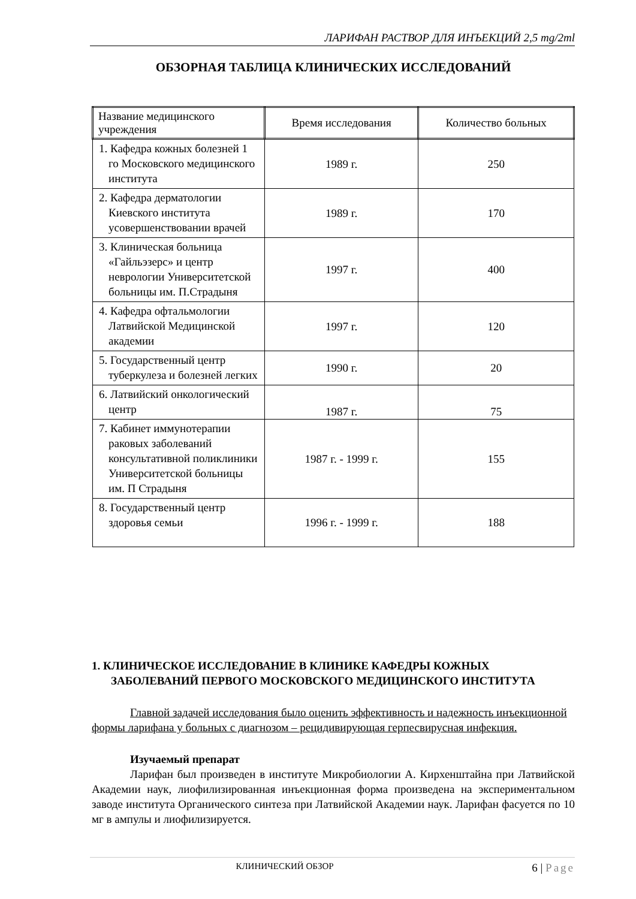ЛАРИФАН РАСТВОР ДЛЯ ИНЪЕКЦИЙ 2,5 mg/2ml
ОБЗОРНАЯ ТАБЛИЦА КЛИНИЧЕСКИХ ИССЛЕДОВАНИЙ
| Название медицинского учреждения | Время исследования | Количество больных |
| --- | --- | --- |
| 1. Кафедра кожных болезней 1 го Московского медицинского института | 1989 г. | 250 |
| 2. Кафедра дерматологии Киевского института усовершенствовании врачей | 1989 г. | 170 |
| 3. Клиническая больница «Гайльэзерс» и центр неврологии Университетской больницы им. П.Страдыня | 1997 г. | 400 |
| 4. Кафедра офтальмологии Латвийской Медицинской академии | 1997 г. | 120 |
| 5. Государственный центр туберкулеза и болезней легких | 1990 г. | 20 |
| 6. Латвийский онкологический центр | 1987 г. | 75 |
| 7. Кабинет иммунотерапии раковых заболеваний консультативной поликлиники Университетской больницы им. П Страдыня | 1987 г. - 1999 г. | 155 |
| 8. Государственный центр здоровья семьи | 1996 г. - 1999 г. | 188 |
1. КЛИНИЧЕСКОЕ ИССЛЕДОВАНИЕ В КЛИНИКЕ КАФЕДРЫ КОЖНЫХ ЗАБОЛЕВАНИЙ ПЕРВОГО МОСКОВСКОГО МЕДИЦИНСКОГО ИНСТИТУТА
Главной задачей исследования было оценить эффективность и надежность инъекционной формы ларифана у больных с диагнозом – рецидивирующая герпесвирусная инфекция.
Изучаемый препарат
Ларифан был произведен в институте Микробиологии А. Кирхенштайна при Латвийской Академии наук, лиофилизированная инъекционная форма произведена на экспериментальном заводе института Органического синтеза при Латвийской Академии наук. Ларифан фасуется по 10 мг в ампулы и лиофилизируется.
КЛИНИЧЕСКИЙ ОБЗОР 6 | Page